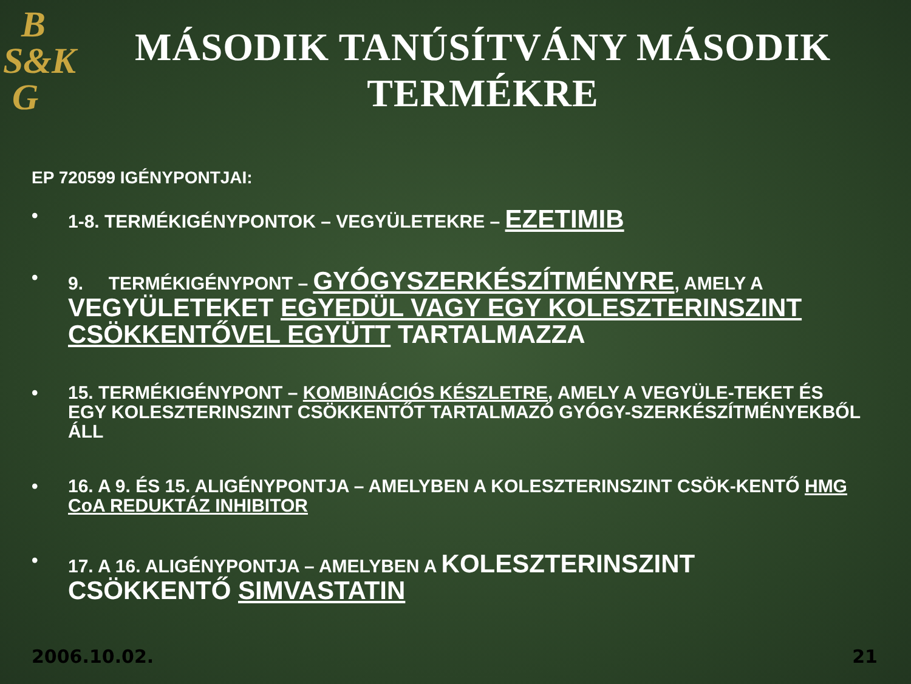B
S&K
G
MÁSODIK TANÚSÍTVÁNY MÁSODIK TERMÉKRE
EP 720599 IGÉNYPONTJAI:
• 1-8. TERMÉKIGÉNYPONTOK – VEGYÜLETEKRE – EZETIMIB
• 9. TERMÉKIGÉNYPONT – GYÓGYSZERKÉSZÍTMÉNYRE, AMELY A VEGYÜLETEKET EGYEDÜL VAGY EGY KOLESZTERINSZINT CSÖKKENTŐVEL EGYÜTT TARTALMAZZA
• 15. TERMÉKIGÉNYPONT – KOMBINÁCIÓS KÉSZLETRE, AMELY A VEGYÜLE-TEKET ÉS EGY KOLESZTERINSZINT CSÖKKENTŐT TARTALMAZÓ GYÓGY-SZERKÉSZÍTMÉNYEKBŐL ÁLL
• 16. A 9. ÉS 15. ALIGÉNYPONTJA – AMELYBEN A KOLESZTERINSZINT CSÖK-KENTŐ HMG CoA REDUKTÁZ INHIBITOR
• 17. A 16. ALIGÉNYPONTJA – AMELYBEN A KOLESZTERINSZINT CSÖKKENTŐ SIMVASTATIN
2006.10.02. 21